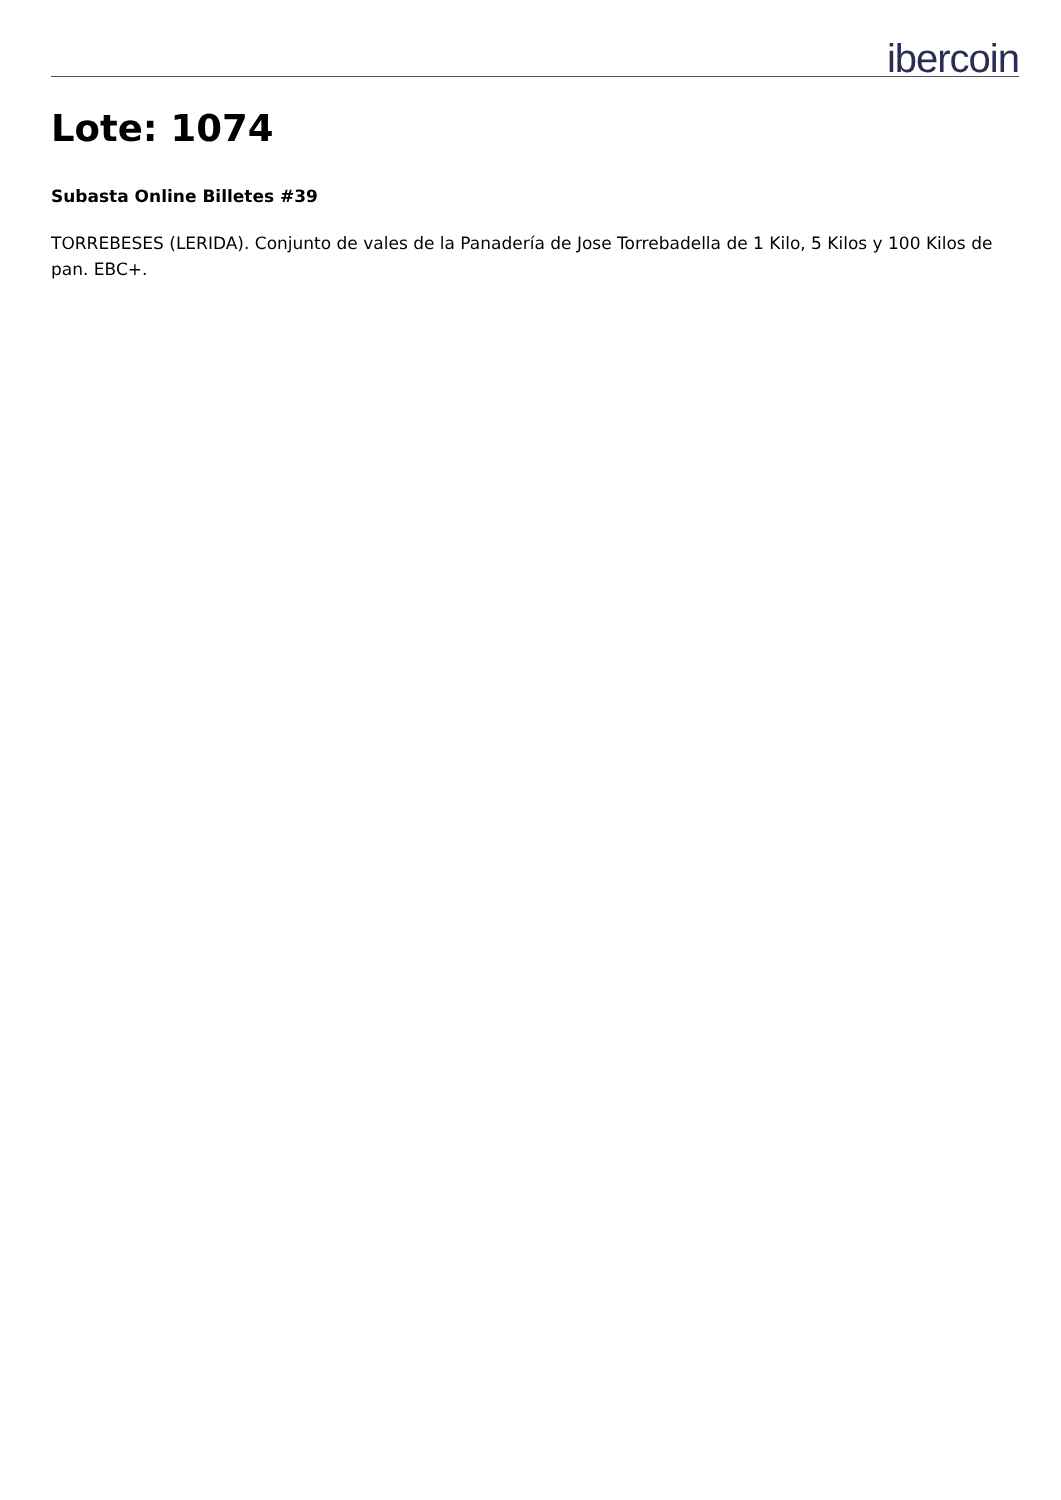ibercoin
Lote: 1074
Subasta Online Billetes #39
TORREBESES (LERIDA). Conjunto de vales de la Panadería de Jose Torrebadella de 1 Kilo, 5 Kilos y 100 Kilos de pan. EBC+.